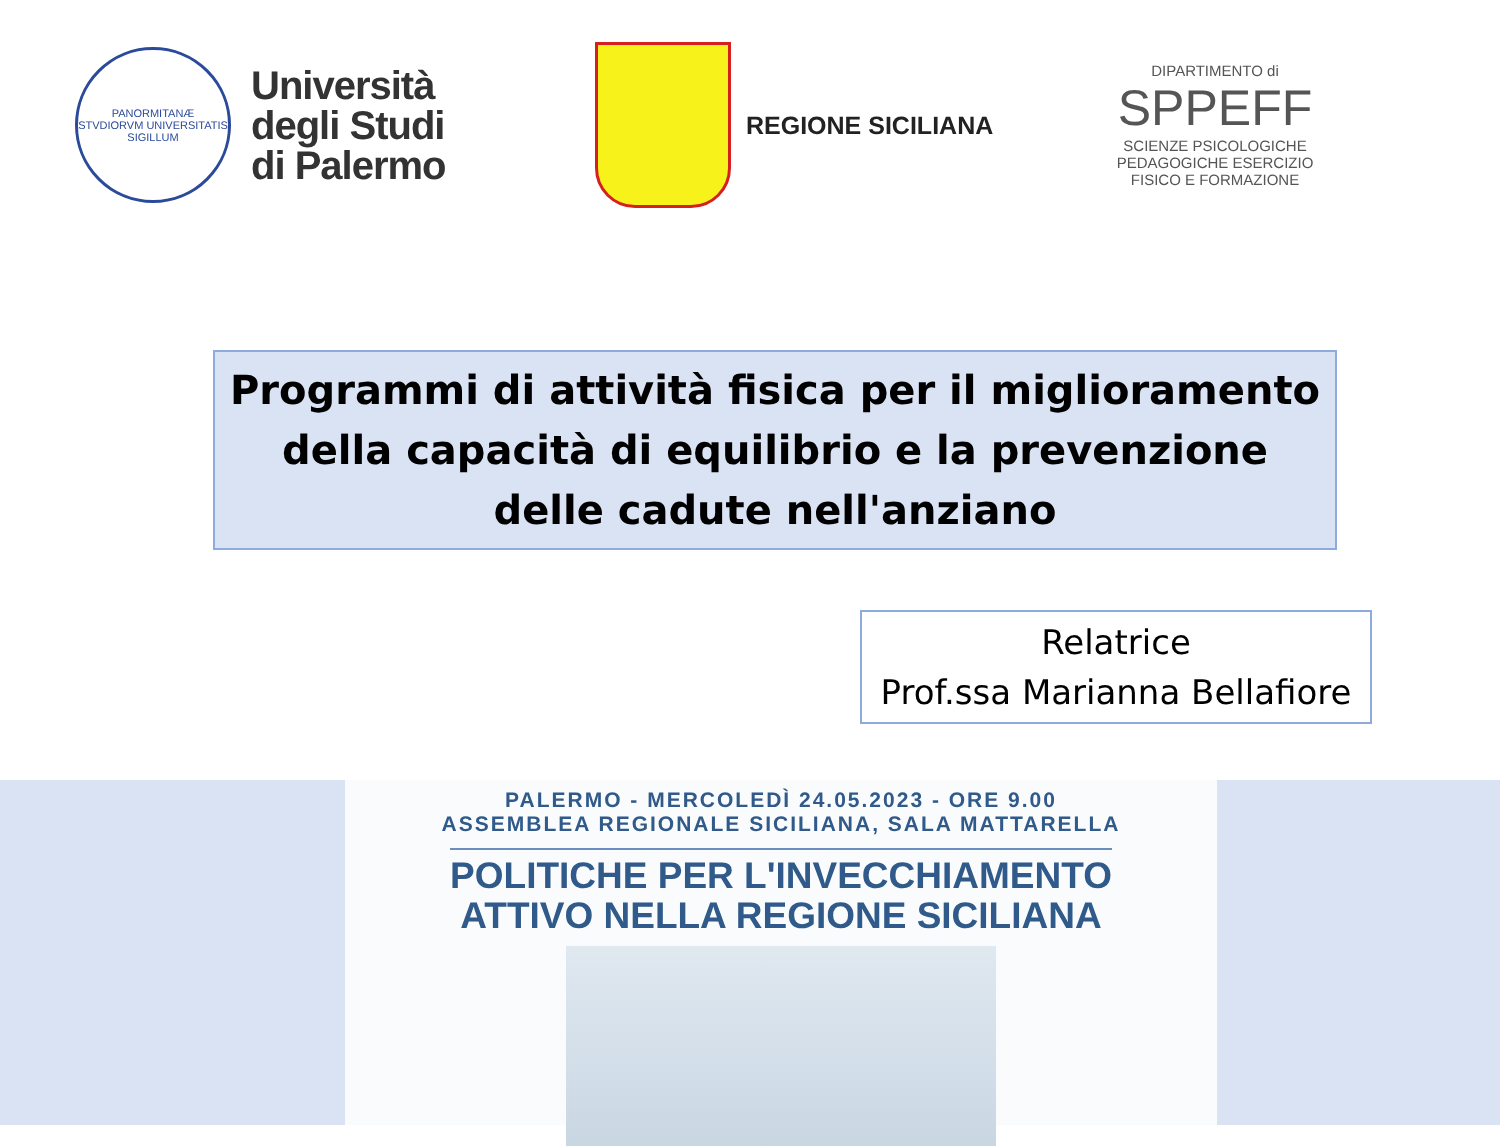PANORMITANÆ STVDIORVM UNIVERSITATIS SIGILLUM
Università
degli Studi
di Palermo
REGIONE SICILIANA
DIPARTIMENTO di
SPPEFF
SCIENZE PSICOLOGICHE PEDAGOGICHE ESERCIZIO FISICO E FORMAZIONE
Programmi di attività fisica per il miglioramento della capacità di equilibrio e la prevenzione delle cadute nell'anziano
Relatrice
Prof.ssa Marianna Bellafiore
PALERMO - MERCOLEDÌ 24.05.2023 - ORE 9.00
ASSEMBLEA REGIONALE SICILIANA, SALA MATTARELLA
POLITICHE PER L'INVECCHIAMENTO
ATTIVO NELLA REGIONE SICILIANA